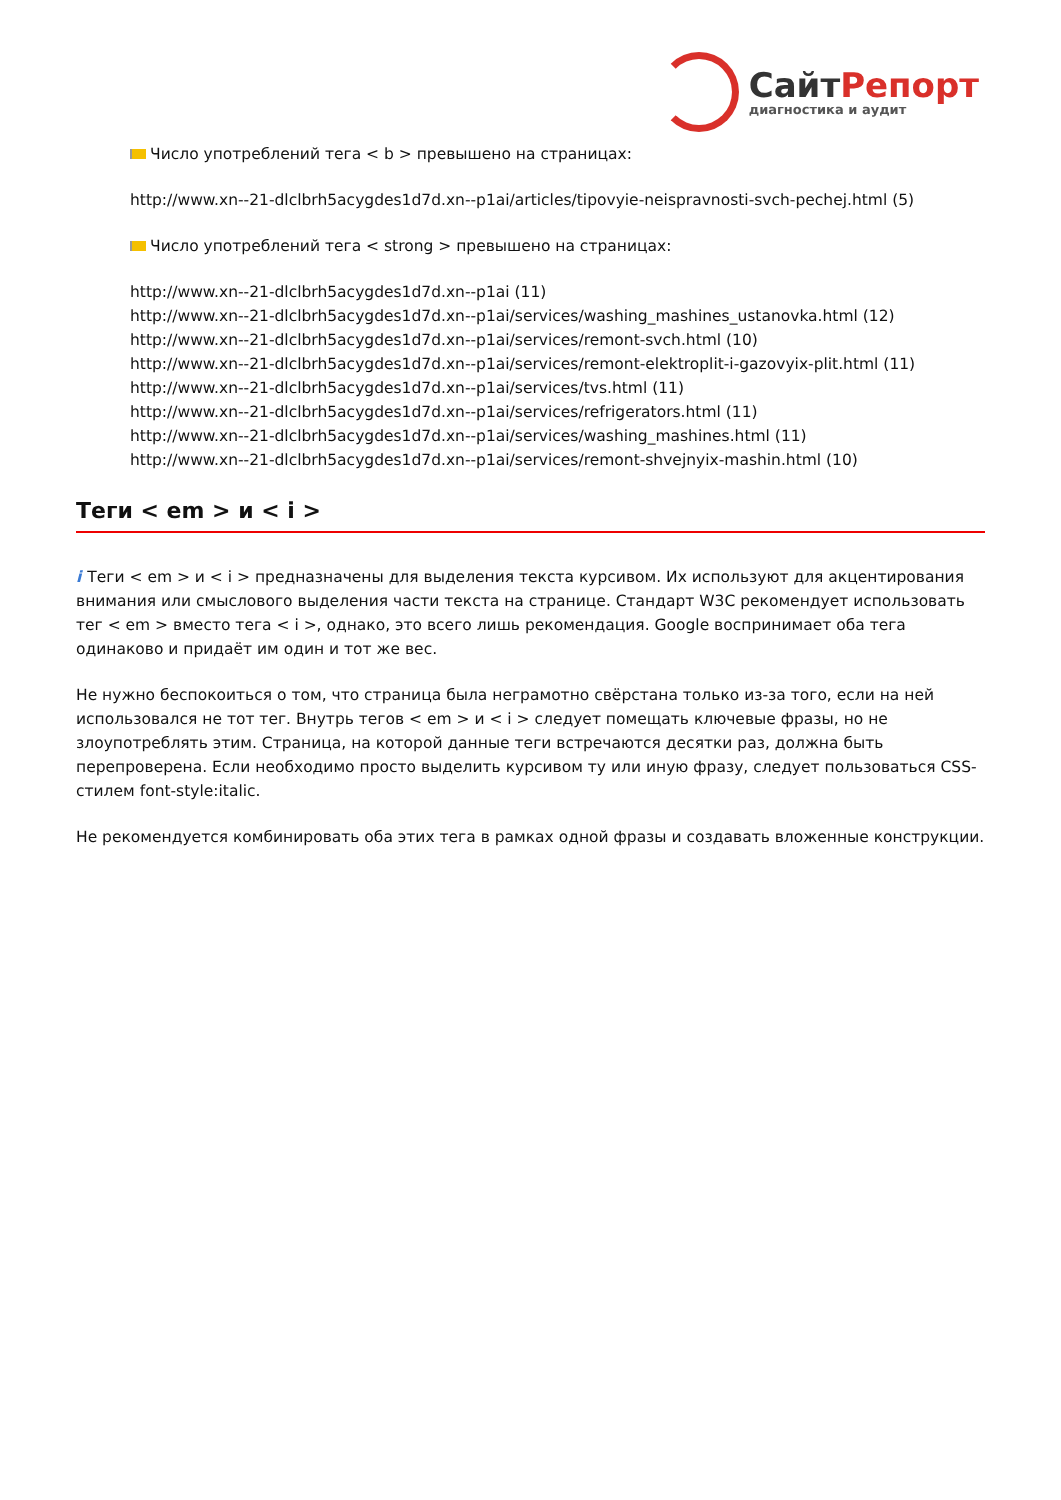СайтРепорт
диагностика и аудит
Число употреблений тега < b > превышено на страницах:
http://www.xn--21-dlclbrh5acygdes1d7d.xn--p1ai/articles/tipovyie-neispravnosti-svch-pechej.html (5)
Число употреблений тега < strong > превышено на страницах:
http://www.xn--21-dlclbrh5acygdes1d7d.xn--p1ai (11)
http://www.xn--21-dlclbrh5acygdes1d7d.xn--p1ai/services/washing_mashines_ustanovka.html (12)
http://www.xn--21-dlclbrh5acygdes1d7d.xn--p1ai/services/remont-svch.html (10)
http://www.xn--21-dlclbrh5acygdes1d7d.xn--p1ai/services/remont-elektroplit-i-gazovyix-plit.html (11)
http://www.xn--21-dlclbrh5acygdes1d7d.xn--p1ai/services/tvs.html (11)
http://www.xn--21-dlclbrh5acygdes1d7d.xn--p1ai/services/refrigerators.html (11)
http://www.xn--21-dlclbrh5acygdes1d7d.xn--p1ai/services/washing_mashines.html (11)
http://www.xn--21-dlclbrh5acygdes1d7d.xn--p1ai/services/remont-shvejnyix-mashin.html (10)
Теги < em > и < i >
i Теги < em > и < i > предназначены для выделения текста курсивом. Их используют для акцентирования внимания или смыслового выделения части текста на странице. Стандарт W3C рекомендует использовать тег < em > вместо тега < i >, однако, это всего лишь рекомендация. Google воспринимает оба тега одинаково и придаёт им один и тот же вес.
Не нужно беспокоиться о том, что страница была неграмотно свёрстана только из-за того, если на ней использовался не тот тег. Внутрь тегов < em > и < i > следует помещать ключевые фразы, но не злоупотреблять этим. Страница, на которой данные теги встречаются десятки раз, должна быть перепроверена. Если необходимо просто выделить курсивом ту или иную фразу, следует пользоваться CSS-стилем font-style:italic.
Не рекомендуется комбинировать оба этих тега в рамках одной фразы и создавать вложенные конструкции.